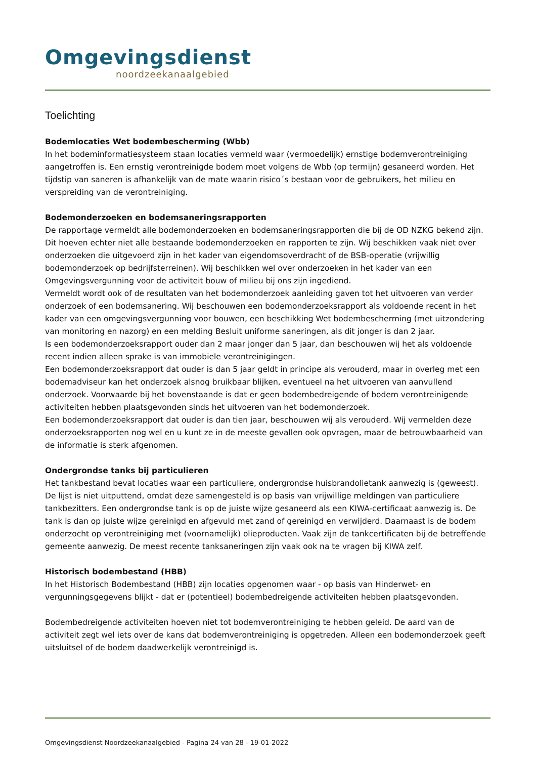Omgevingsdienst
noordzeekanaalgebied
Toelichting
Bodemlocaties Wet bodembescherming (Wbb)
In het bodeminformatiesysteem staan locaties vermeld waar (vermoedelijk) ernstige bodemverontreiniging aangetroffen is. Een ernstig verontreinigde bodem moet volgens de Wbb (op termijn) gesaneerd worden. Het tijdstip van saneren is afhankelijk van de mate waarin risico´s bestaan voor de gebruikers, het milieu en verspreiding van de verontreiniging.
Bodemonderzoeken en bodemsaneringsrapporten
De rapportage vermeldt alle bodemonderzoeken en bodemsaneringsrapporten die bij de OD NZKG bekend zijn. Dit hoeven echter niet alle bestaande bodemonderzoeken en rapporten te zijn. Wij beschikken vaak niet over onderzoeken die uitgevoerd zijn in het kader van eigendomsoverdracht of de BSB-operatie (vrijwillig bodemonderzoek op bedrijfsterreinen). Wij beschikken wel over onderzoeken in het kader van een Omgevingsvergunning voor de activiteit bouw of milieu bij ons zijn ingediend.
Vermeldt wordt ook of de resultaten van het bodemonderzoek aanleiding gaven tot het uitvoeren van verder onderzoek of een bodemsanering. Wij beschouwen een bodemonderzoeksrapport als voldoende recent in het kader van een omgevingsvergunning voor bouwen, een beschikking Wet bodembescherming (met uitzondering van monitoring en nazorg) en een melding Besluit uniforme saneringen, als dit jonger is dan 2 jaar.
Is een bodemonderzoeksrapport ouder dan 2 maar jonger dan 5 jaar, dan beschouwen wij het als voldoende recent indien alleen sprake is van immobiele verontreinigingen.
Een bodemonderzoeksrapport dat ouder is dan 5 jaar geldt in principe als verouderd, maar in overleg met een bodemadviseur kan het onderzoek alsnog bruikbaar blijken, eventueel na het uitvoeren van aanvullend onderzoek. Voorwaarde bij het bovenstaande is dat er geen bodembedreigende of bodem verontreinigende activiteiten hebben plaatsgevonden sinds het uitvoeren van het bodemonderzoek.
Een bodemonderzoeksrapport dat ouder is dan tien jaar, beschouwen wij als verouderd. Wij vermelden deze onderzoeksrapporten nog wel en u kunt ze in de meeste gevallen ook opvragen, maar de betrouwbaarheid van de informatie is sterk afgenomen.
Ondergrondse tanks bij particulieren
Het tankbestand bevat locaties waar een particuliere, ondergrondse huisbrandolietank aanwezig is (geweest). De lijst is niet uitputtend, omdat deze samengesteld is op basis van vrijwillige meldingen van particuliere tankbezitters. Een ondergrondse tank is op de juiste wijze gesaneerd als een KIWA-certificaat aanwezig is. De tank is dan op juiste wijze gereinigd en afgevuld met zand of gereinigd en verwijderd. Daarnaast is de bodem onderzocht op verontreiniging met (voornamelijk) olieproducten. Vaak zijn de tankcertificaten bij de betreffende gemeente aanwezig. De meest recente tanksaneringen zijn vaak ook na te vragen bij KIWA zelf.
Historisch bodembestand (HBB)
In het Historisch Bodembestand (HBB) zijn locaties opgenomen waar - op basis van Hinderwet- en vergunningsgegevens blijkt - dat er (potentieel) bodembedreigende activiteiten hebben plaatsgevonden.
Bodembedreigende activiteiten hoeven niet tot bodemverontreiniging te hebben geleid. De aard van de activiteit zegt wel iets over de kans dat bodemverontreiniging is opgetreden. Alleen een bodemonderzoek geeft uitsluitsel of de bodem daadwerkelijk verontreinigd is.
Omgevingsdienst Noordzeekanaalgebied - Pagina 24 van 28 - 19-01-2022